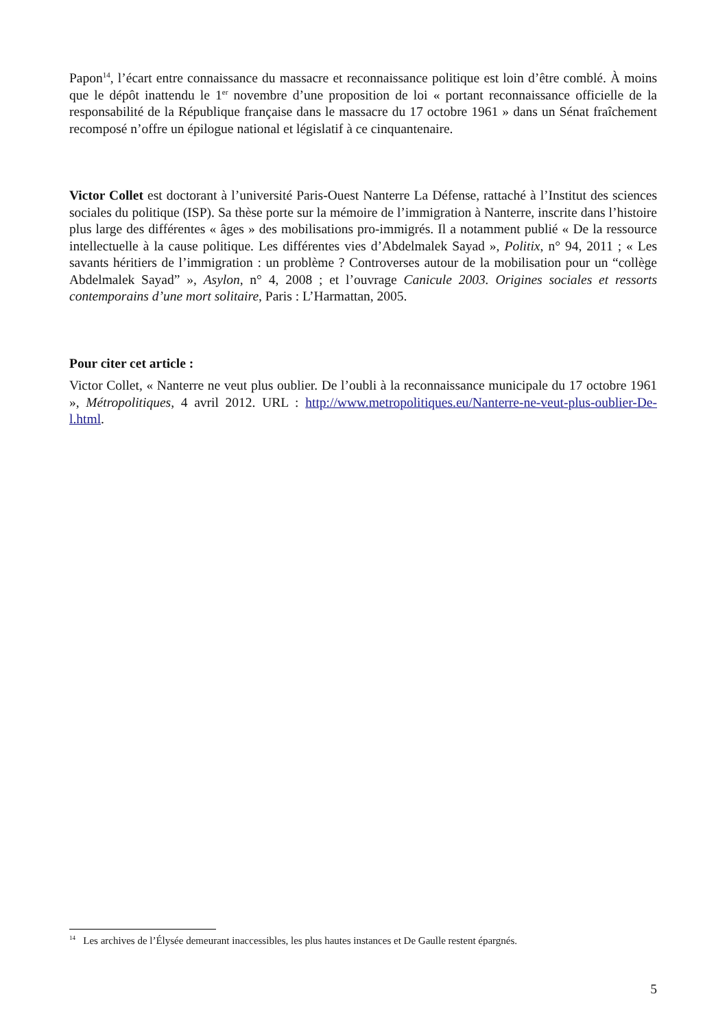Papon<sup>14</sup>, l’écart entre connaissance du massacre et reconnaissance politique est loin d’être comblé. À moins que le dépôt inattendu le 1<sup>er</sup> novembre d’une proposition de loi « portant reconnaissance officielle de la responsabilité de la République française dans le massacre du 17 octobre 1961 » dans un Sénat fraîchement recomposé n’offre un épilogue national et législatif à ce cinquantenaire.
Victor Collet est doctorant à l’université Paris-Ouest Nanterre La Défense, rattaché à l’Institut des sciences sociales du politique (ISP). Sa thèse porte sur la mémoire de l’immigration à Nanterre, inscrite dans l’histoire plus large des différentes « âges » des mobilisations pro-immigrés. Il a notamment publié « De la ressource intellectuelle à la cause politique. Les différentes vies d’Abdelmalek Sayad », Politix, n° 94, 2011 ; « Les savants héritiers de l’immigration : un problème ? Controverses autour de la mobilisation pour un “collège Abdelmalek Sayad” », Asylon, n° 4, 2008 ; et l’ouvrage Canicule 2003. Origines sociales et ressorts contemporains d’une mort solitaire, Paris : L’Harmattan, 2005.
Pour citer cet article :
Victor Collet, « Nanterre ne veut plus oublier. De l’oubli à la reconnaissance municipale du 17 octobre 1961 », Métropolitiques, 4 avril 2012. URL : http://www.metropolitiques.eu/Nanterre-ne-veut-plus-oublier-De-l.html.
<sup>14</sup> Les archives de l’Élysée demeurant inaccessibles, les plus hautes instances et De Gaulle restent épargnés.
5